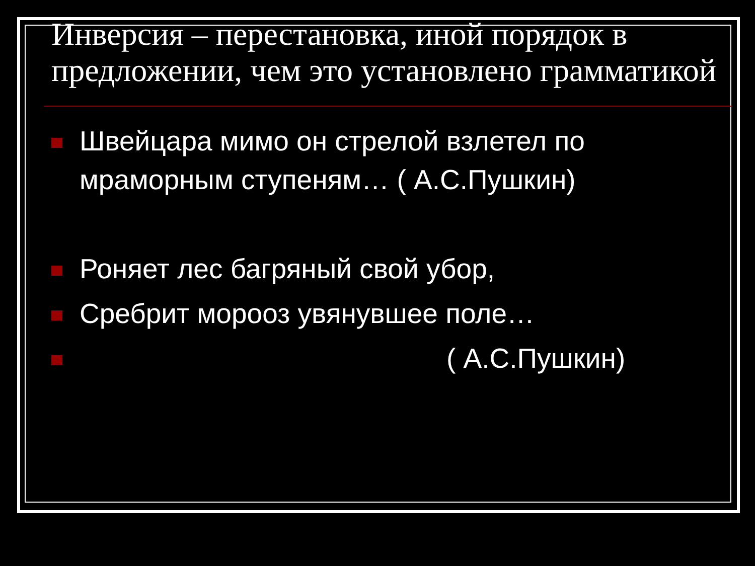Инверсия – перестановка, иной порядок в предложении, чем это установлено грамматикой
Швейцара мимо он стрелой взлетел по мраморным ступеням… ( А.С.Пушкин)
Роняет лес багряный свой убор,
Сребрит морооз увянувшее поле…
( А.С.Пушкин)